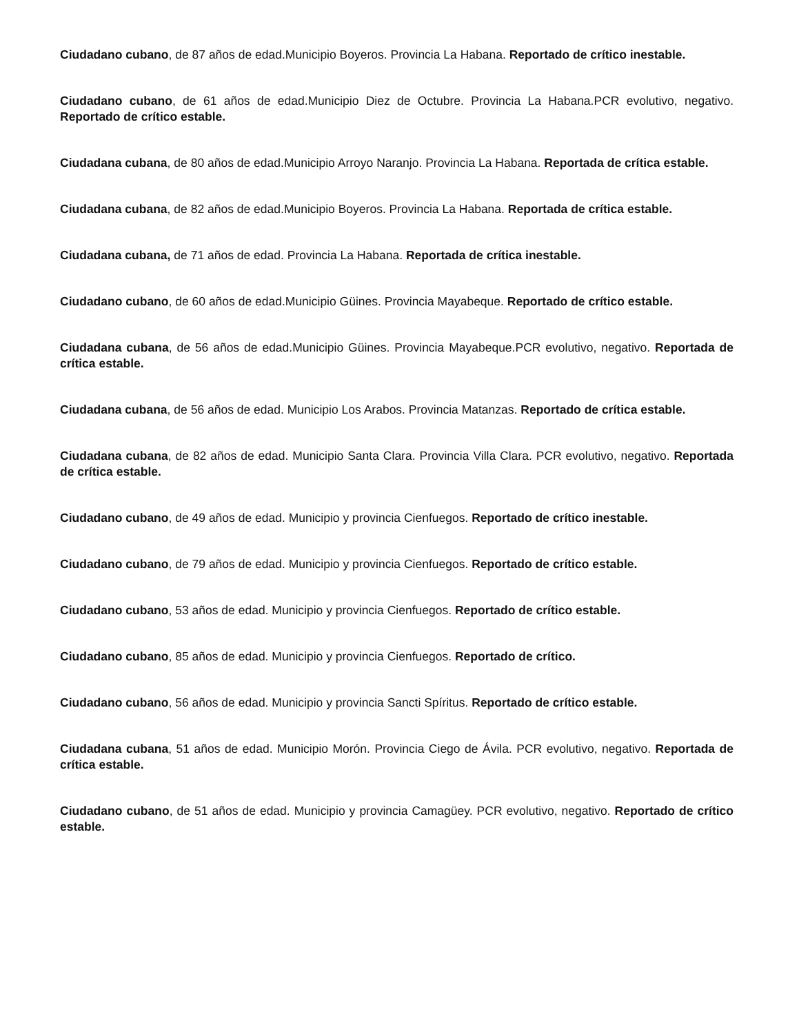Ciudadano cubano, de 87 años de edad.Municipio Boyeros. Provincia La Habana. Reportado de crítico inestable.
Ciudadano cubano, de 61 años de edad.Municipio Diez de Octubre. Provincia La Habana.PCR evolutivo, negativo. Reportado de crítico estable.
Ciudadana cubana, de 80 años de edad.Municipio Arroyo Naranjo. Provincia La Habana. Reportada de crítica estable.
Ciudadana cubana, de 82 años de edad.Municipio Boyeros. Provincia La Habana. Reportada de crítica estable.
Ciudadana cubana, de 71 años de edad. Provincia La Habana. Reportada de crítica inestable.
Ciudadano cubano, de 60 años de edad.Municipio Güines. Provincia Mayabeque. Reportado de crítico estable.
Ciudadana cubana, de 56 años de edad.Municipio Güines. Provincia Mayabeque.PCR evolutivo, negativo. Reportada de crítica estable.
Ciudadana cubana, de 56 años de edad. Municipio Los Arabos. Provincia Matanzas. Reportado de crítica estable.
Ciudadana cubana, de 82 años de edad. Municipio Santa Clara. Provincia Villa Clara. PCR evolutivo, negativo. Reportada de crítica estable.
Ciudadano cubano, de 49 años de edad. Municipio y provincia Cienfuegos. Reportado de crítico inestable.
Ciudadano cubano, de 79 años de edad. Municipio y provincia Cienfuegos. Reportado de crítico estable.
Ciudadano cubano, 53 años de edad. Municipio y provincia Cienfuegos. Reportado de crítico estable.
Ciudadano cubano, 85 años de edad. Municipio y provincia Cienfuegos. Reportado de crítico.
Ciudadano cubano, 56 años de edad. Municipio y provincia Sancti Spíritus. Reportado de crítico estable.
Ciudadana cubana, 51 años de edad. Municipio Morón. Provincia Ciego de Ávila. PCR evolutivo, negativo. Reportada de crítica estable.
Ciudadano cubano, de 51 años de edad. Municipio y provincia Camagüey. PCR evolutivo, negativo. Reportado de crítico estable.